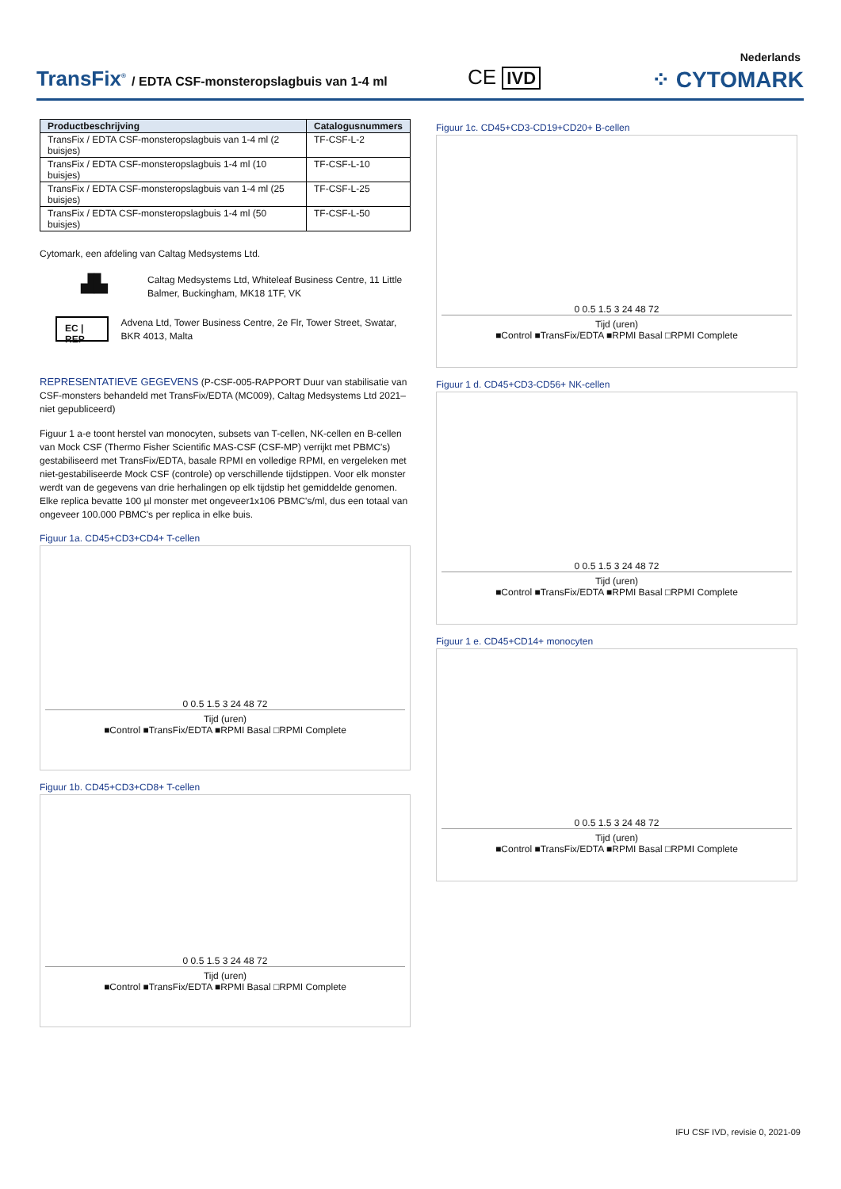TransFix<sup>®</sup> / EDTA CSF-monsteropslagbuis van 1-4 ml
CE IVD
Nederlands
⁘ CYTOMARK
| Productbeschrijving | Catalogusnummers |
| --- | --- |
| TransFix / EDTA CSF-monsteropslagbuis van 1-4 ml (2 buisjes) | TF-CSF-L-2 |
| TransFix / EDTA CSF-monsteropslagbuis 1-4 ml (10 buisjes) | TF-CSF-L-10 |
| TransFix / EDTA CSF-monsteropslagbuis van 1-4 ml (25 buisjes) | TF-CSF-L-25 |
| TransFix / EDTA CSF-monsteropslagbuis 1-4 ml (50 buisjes) | TF-CSF-L-50 |
Cytomark, een afdeling van Caltag Medsystems Ltd.
▟▙
Caltag Medsystems Ltd, Whiteleaf Business Centre, 11 Little Balmer, Buckingham, MK18 1TF, VK
EC | REP
Advena Ltd, Tower Business Centre, 2e Flr, Tower Street, Swatar, BKR 4013, Malta
REPRESENTATIEVE GEGEVENS (P-CSF-005-RAPPORT Duur van stabilisatie van CSF-monsters behandeld met TransFix/EDTA (MC009), Caltag Medsystems Ltd 2021– niet gepubliceerd)
Figuur 1 a-e toont herstel van monocyten, subsets van T-cellen, NK-cellen en B-cellen van Mock CSF (Thermo Fisher Scientific MAS-CSF (CSF-MP) verrijkt met PBMC's) gestabiliseerd met TransFix/EDTA, basale RPMI en volledige RPMI, en vergeleken met niet-gestabiliseerde Mock CSF (controle) op verschillende tijdstippen. Voor elk monster werdt van de gegevens van drie herhalingen op elk tijdstip het gemiddelde genomen. Elke replica bevatte 100 µl monster met ongeveer1x106 PBMC's/ml, dus een totaal van ongeveer 100.000 PBMC's per replica in elke buis.
Figuur 1a. CD45+CD3+CD4+ T-cellen
0 0.5 1.5 3 24 48 72
Tijd (uren)
■Control ■TransFix/EDTA ■RPMI Basal □RPMI Complete
Figuur 1b. CD45+CD3+CD8+ T-cellen
0 0.5 1.5 3 24 48 72
Tijd (uren)
■Control ■TransFix/EDTA ■RPMI Basal □RPMI Complete
Figuur 1c. CD45+CD3-CD19+CD20+ B-cellen
0 0.5 1.5 3 24 48 72
Tijd (uren)
■Control ■TransFix/EDTA ■RPMI Basal □RPMI Complete
Figuur 1 d. CD45+CD3-CD56+ NK-cellen
0 0.5 1.5 3 24 48 72
Tijd (uren)
■Control ■TransFix/EDTA ■RPMI Basal □RPMI Complete
Figuur 1 e. CD45+CD14+ monocyten
0 0.5 1.5 3 24 48 72
Tijd (uren)
■Control ■TransFix/EDTA ■RPMI Basal □RPMI Complete
IFU CSF IVD, revisie 0, 2021-09